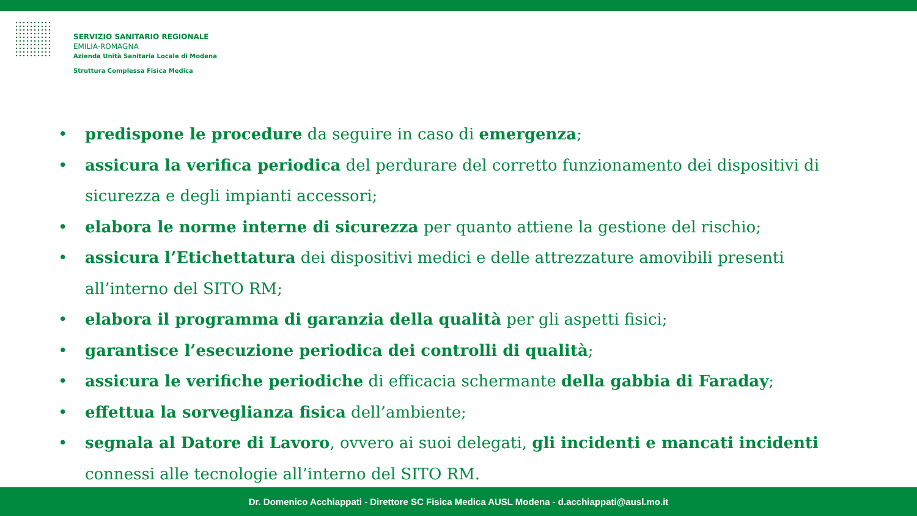SERVIZIO SANITARIO REGIONALE
EMILIA-ROMAGNA
Azienda Unità Sanitaria Locale di Modena
Struttura Complessa Fisica Medica
• predispone le procedure da seguire in caso di emergenza;
• assicura la verifica periodica del perdurare del corretto funzionamento dei dispositivi di sicurezza e degli impianti accessori;
• elabora le norme interne di sicurezza per quanto attiene la gestione del rischio;
• assicura l’Etichettatura dei dispositivi medici e delle attrezzature amovibili presenti all’interno del SITO RM;
• elabora il programma di garanzia della qualità per gli aspetti fisici;
• garantisce l’esecuzione periodica dei controlli di qualità;
• assicura le verifiche periodiche di efficacia schermante della gabbia di Faraday;
• effettua la sorveglianza fisica dell’ambiente;
• segnala al Datore di Lavoro, ovvero ai suoi delegati, gli incidenti e mancati incidenti connessi alle tecnologie all’interno del SITO RM.
Dr. Domenico Acchiappati - Direttore SC Fisica Medica AUSL Modena - d.acchiappati@ausl.mo.it